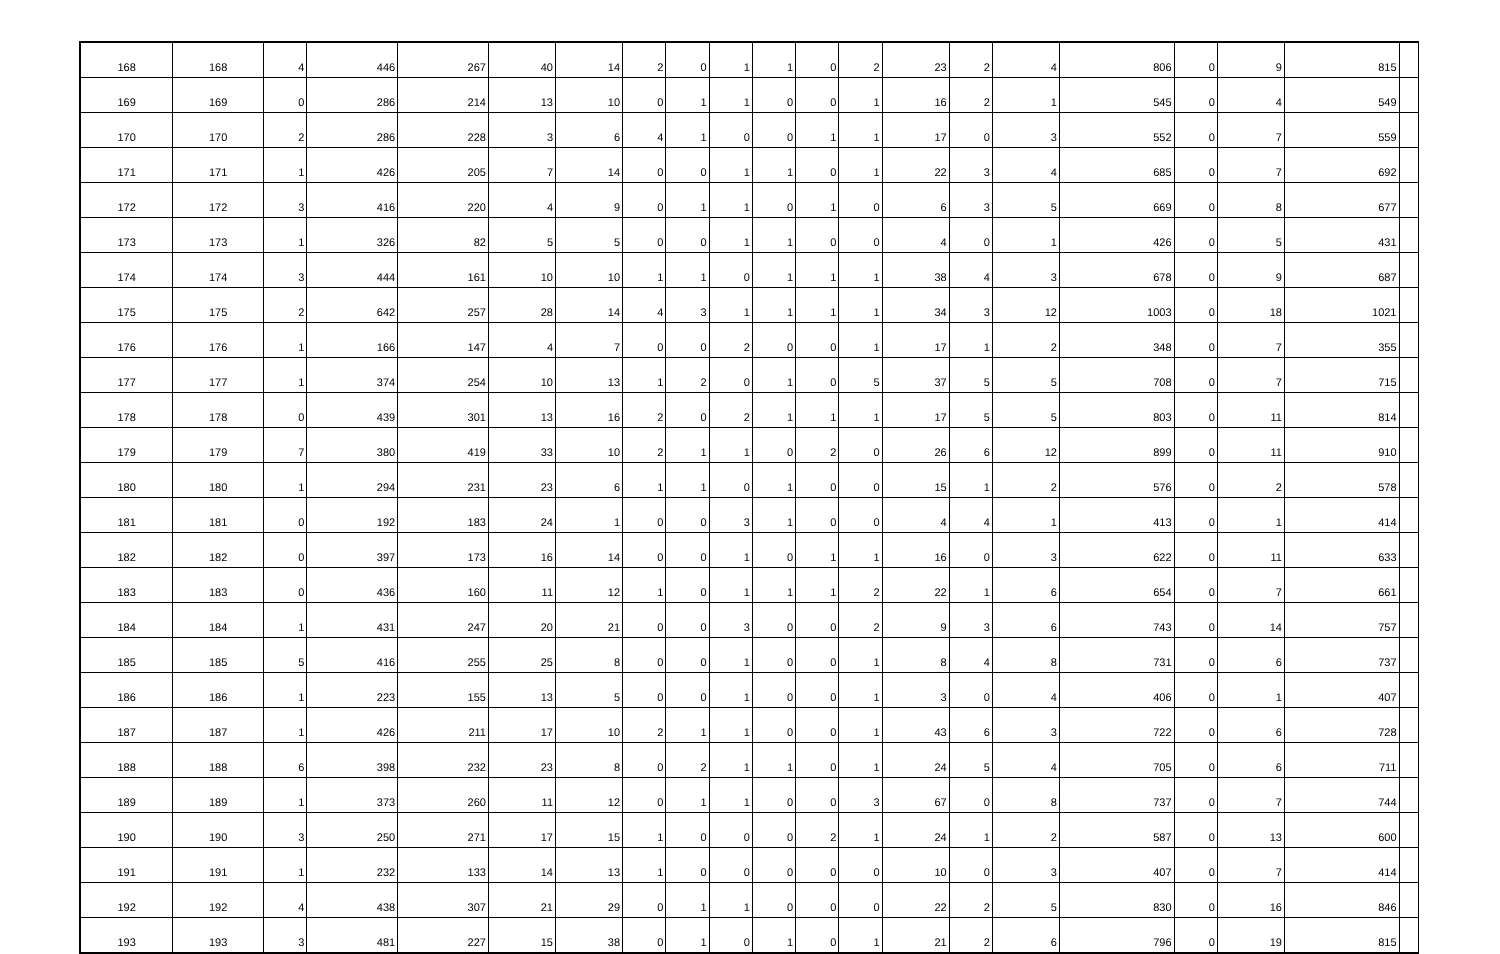| 168 | 168 | 4 | 446 | 267 | 40 | 14 | 2 | 0 | 1 | 1 | 0 | 2 | 23 | 2 | 4 | 806 | 0 | 9 | 815 | |
| 169 | 169 | 0 | 286 | 214 | 13 | 10 | 0 | 1 | 1 | 0 | 0 | 1 | 16 | 2 | 1 | 545 | 0 | 4 | 549 | |
| 170 | 170 | 2 | 286 | 228 | 3 | 6 | 4 | 1 | 0 | 0 | 1 | 1 | 17 | 0 | 3 | 552 | 0 | 7 | 559 | |
| 171 | 171 | 1 | 426 | 205 | 7 | 14 | 0 | 0 | 1 | 1 | 0 | 1 | 22 | 3 | 4 | 685 | 0 | 7 | 692 | |
| 172 | 172 | 3 | 416 | 220 | 4 | 9 | 0 | 1 | 1 | 0 | 1 | 0 | 6 | 3 | 5 | 669 | 0 | 8 | 677 | |
| 173 | 173 | 1 | 326 | 82 | 5 | 5 | 0 | 0 | 1 | 1 | 0 | 0 | 4 | 0 | 1 | 426 | 0 | 5 | 431 | |
| 174 | 174 | 3 | 444 | 161 | 10 | 10 | 1 | 1 | 0 | 1 | 1 | 1 | 38 | 4 | 3 | 678 | 0 | 9 | 687 | |
| 175 | 175 | 2 | 642 | 257 | 28 | 14 | 4 | 3 | 1 | 1 | 1 | 1 | 34 | 3 | 12 | 1003 | 0 | 18 | 1021 | |
| 176 | 176 | 1 | 166 | 147 | 4 | 7 | 0 | 0 | 2 | 0 | 0 | 1 | 17 | 1 | 2 | 348 | 0 | 7 | 355 | |
| 177 | 177 | 1 | 374 | 254 | 10 | 13 | 1 | 2 | 0 | 1 | 0 | 5 | 37 | 5 | 5 | 708 | 0 | 7 | 715 | |
| 178 | 178 | 0 | 439 | 301 | 13 | 16 | 2 | 0 | 2 | 1 | 1 | 1 | 17 | 5 | 5 | 803 | 0 | 11 | 814 | |
| 179 | 179 | 7 | 380 | 419 | 33 | 10 | 2 | 1 | 1 | 0 | 2 | 0 | 26 | 6 | 12 | 899 | 0 | 11 | 910 | |
| 180 | 180 | 1 | 294 | 231 | 23 | 6 | 1 | 1 | 0 | 1 | 0 | 0 | 15 | 1 | 2 | 576 | 0 | 2 | 578 | |
| 181 | 181 | 0 | 192 | 183 | 24 | 1 | 0 | 0 | 3 | 1 | 0 | 0 | 4 | 4 | 1 | 413 | 0 | 1 | 414 | |
| 182 | 182 | 0 | 397 | 173 | 16 | 14 | 0 | 0 | 1 | 0 | 1 | 1 | 16 | 0 | 3 | 622 | 0 | 11 | 633 | |
| 183 | 183 | 0 | 436 | 160 | 11 | 12 | 1 | 0 | 1 | 1 | 1 | 2 | 22 | 1 | 6 | 654 | 0 | 7 | 661 | |
| 184 | 184 | 1 | 431 | 247 | 20 | 21 | 0 | 0 | 3 | 0 | 0 | 2 | 9 | 3 | 6 | 743 | 0 | 14 | 757 | |
| 185 | 185 | 5 | 416 | 255 | 25 | 8 | 0 | 0 | 1 | 0 | 0 | 1 | 8 | 4 | 8 | 731 | 0 | 6 | 737 | |
| 186 | 186 | 1 | 223 | 155 | 13 | 5 | 0 | 0 | 1 | 0 | 0 | 1 | 3 | 0 | 4 | 406 | 0 | 1 | 407 | |
| 187 | 187 | 1 | 426 | 211 | 17 | 10 | 2 | 1 | 1 | 0 | 0 | 1 | 43 | 6 | 3 | 722 | 0 | 6 | 728 | |
| 188 | 188 | 6 | 398 | 232 | 23 | 8 | 0 | 2 | 1 | 1 | 0 | 1 | 24 | 5 | 4 | 705 | 0 | 6 | 711 | |
| 189 | 189 | 1 | 373 | 260 | 11 | 12 | 0 | 1 | 1 | 0 | 0 | 3 | 67 | 0 | 8 | 737 | 0 | 7 | 744 | |
| 190 | 190 | 3 | 250 | 271 | 17 | 15 | 1 | 0 | 0 | 0 | 2 | 1 | 24 | 1 | 2 | 587 | 0 | 13 | 600 | |
| 191 | 191 | 1 | 232 | 133 | 14 | 13 | 1 | 0 | 0 | 0 | 0 | 0 | 10 | 0 | 3 | 407 | 0 | 7 | 414 | |
| 192 | 192 | 4 | 438 | 307 | 21 | 29 | 0 | 1 | 1 | 0 | 0 | 0 | 22 | 2 | 5 | 830 | 0 | 16 | 846 | |
| 193 | 193 | 3 | 481 | 227 | 15 | 38 | 0 | 1 | 0 | 1 | 0 | 1 | 21 | 2 | 6 | 796 | 0 | 19 | 815 | |